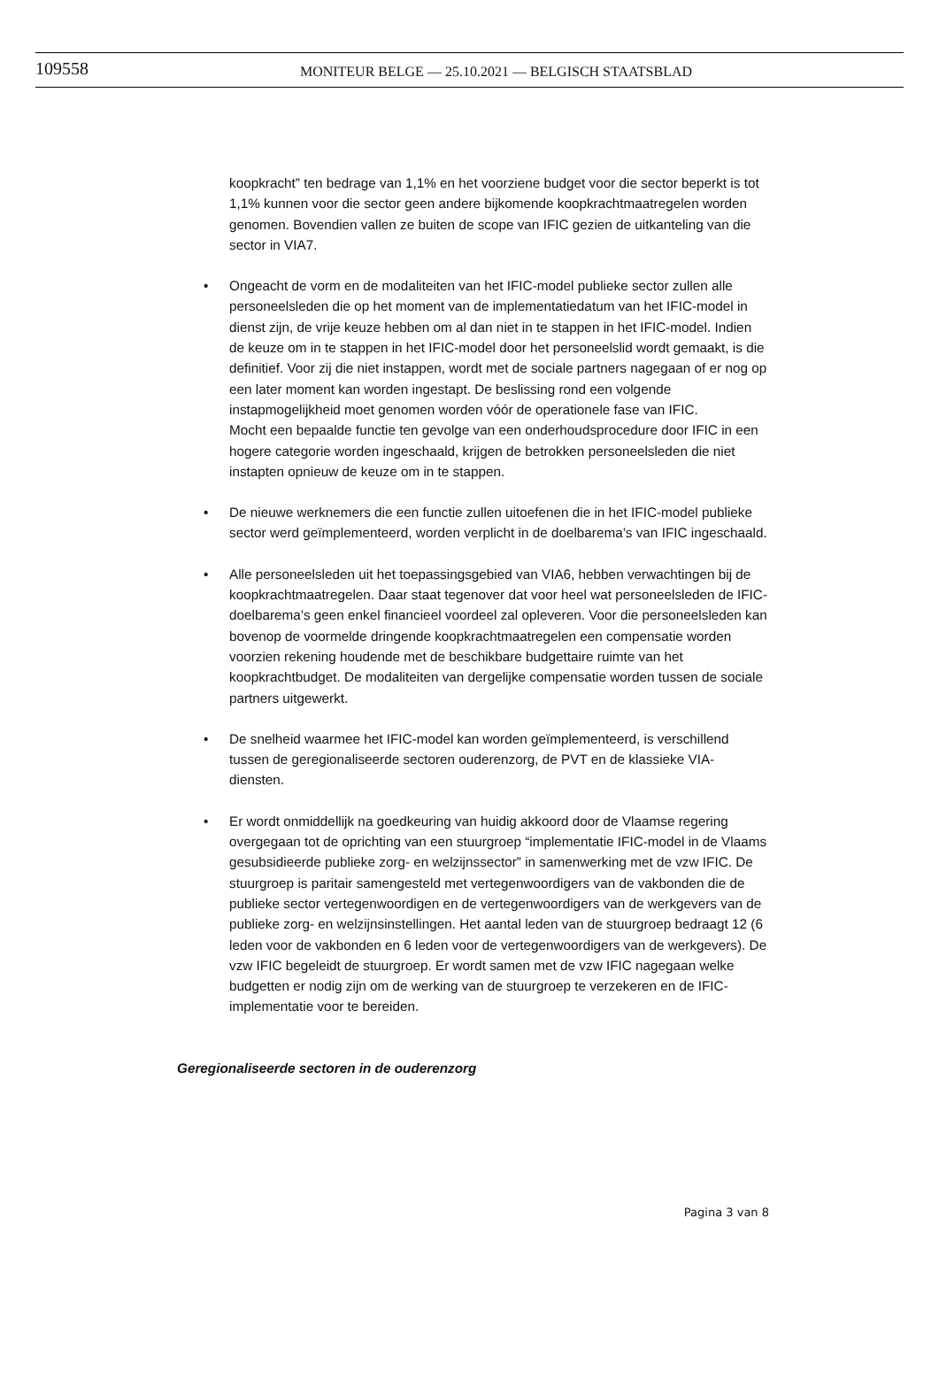109558
MONITEUR BELGE — 25.10.2021 — BELGISCH STAATSBLAD
koopkracht” ten bedrage van 1,1% en het voorziene budget voor die sector beperkt is tot 1,1% kunnen voor die sector geen andere bijkomende koopkrachtmaatregelen worden genomen. Bovendien vallen ze buiten de scope van IFIC gezien de uitkanteling van die sector in VIA7.
• Ongeacht de vorm en de modaliteiten van het IFIC-model publieke sector zullen alle personeelsleden die op het moment van de implementatiedatum van het IFIC-model in dienst zijn, de vrije keuze hebben om al dan niet in te stappen in het IFIC-model. Indien de keuze om in te stappen in het IFIC-model door het personeelslid wordt gemaakt, is die definitief. Voor zij die niet instappen, wordt met de sociale partners nagegaan of er nog op een later moment kan worden ingestapt. De beslissing rond een volgende instapmogelijkheid moet genomen worden vóór de operationele fase van IFIC.
Mocht een bepaalde functie ten gevolge van een onderhoudsprocedure door IFIC in een hogere categorie worden ingeschaald, krijgen de betrokken personeelsleden die niet instapten opnieuw de keuze om in te stappen.
• De nieuwe werknemers die een functie zullen uitoefenen die in het IFIC-model publieke sector werd geïmplementeerd, worden verplicht in de doelbarema’s van IFIC ingeschaald.
• Alle personeelsleden uit het toepassingsgebied van VIA6, hebben verwachtingen bij de koopkrachtmaatregelen. Daar staat tegenover dat voor heel wat personeelsleden de IFIC-doelbarema’s geen enkel financieel voordeel zal opleveren. Voor die personeelsleden kan bovenop de voormelde dringende koopkrachtmaatregelen een compensatie worden voorzien rekening houdende met de beschikbare budgettaire ruimte van het koopkrachtbudget. De modaliteiten van dergelijke compensatie worden tussen de sociale partners uitgewerkt.
• De snelheid waarmee het IFIC-model kan worden geïmplementeerd, is verschillend tussen de geregionaliseerde sectoren ouderenzorg, de PVT en de klassieke VIA-diensten.
• Er wordt onmiddellijk na goedkeuring van huidig akkoord door de Vlaamse regering overgegaan tot de oprichting van een stuurgroep “implementatie IFIC-model in de Vlaams gesubsidieerde publieke zorg- en welzijnssector” in samenwerking met de vzw IFIC. De stuurgroep is paritair samengesteld met vertegenwoordigers van de vakbonden die de publieke sector vertegenwoordigen en de vertegenwoordigers van de werkgevers van de publieke zorg- en welzijnsinstellingen. Het aantal leden van de stuurgroep bedraagt 12 (6 leden voor de vakbonden en 6 leden voor de vertegenwoordigers van de werkgevers). De vzw IFIC begeleidt de stuurgroep. Er wordt samen met de vzw IFIC nagegaan welke budgetten er nodig zijn om de werking van de stuurgroep te verzekeren en de IFIC-implementatie voor te bereiden.
Geregionaliseerde sectoren in de ouderenzorg
Pagina 3 van 8